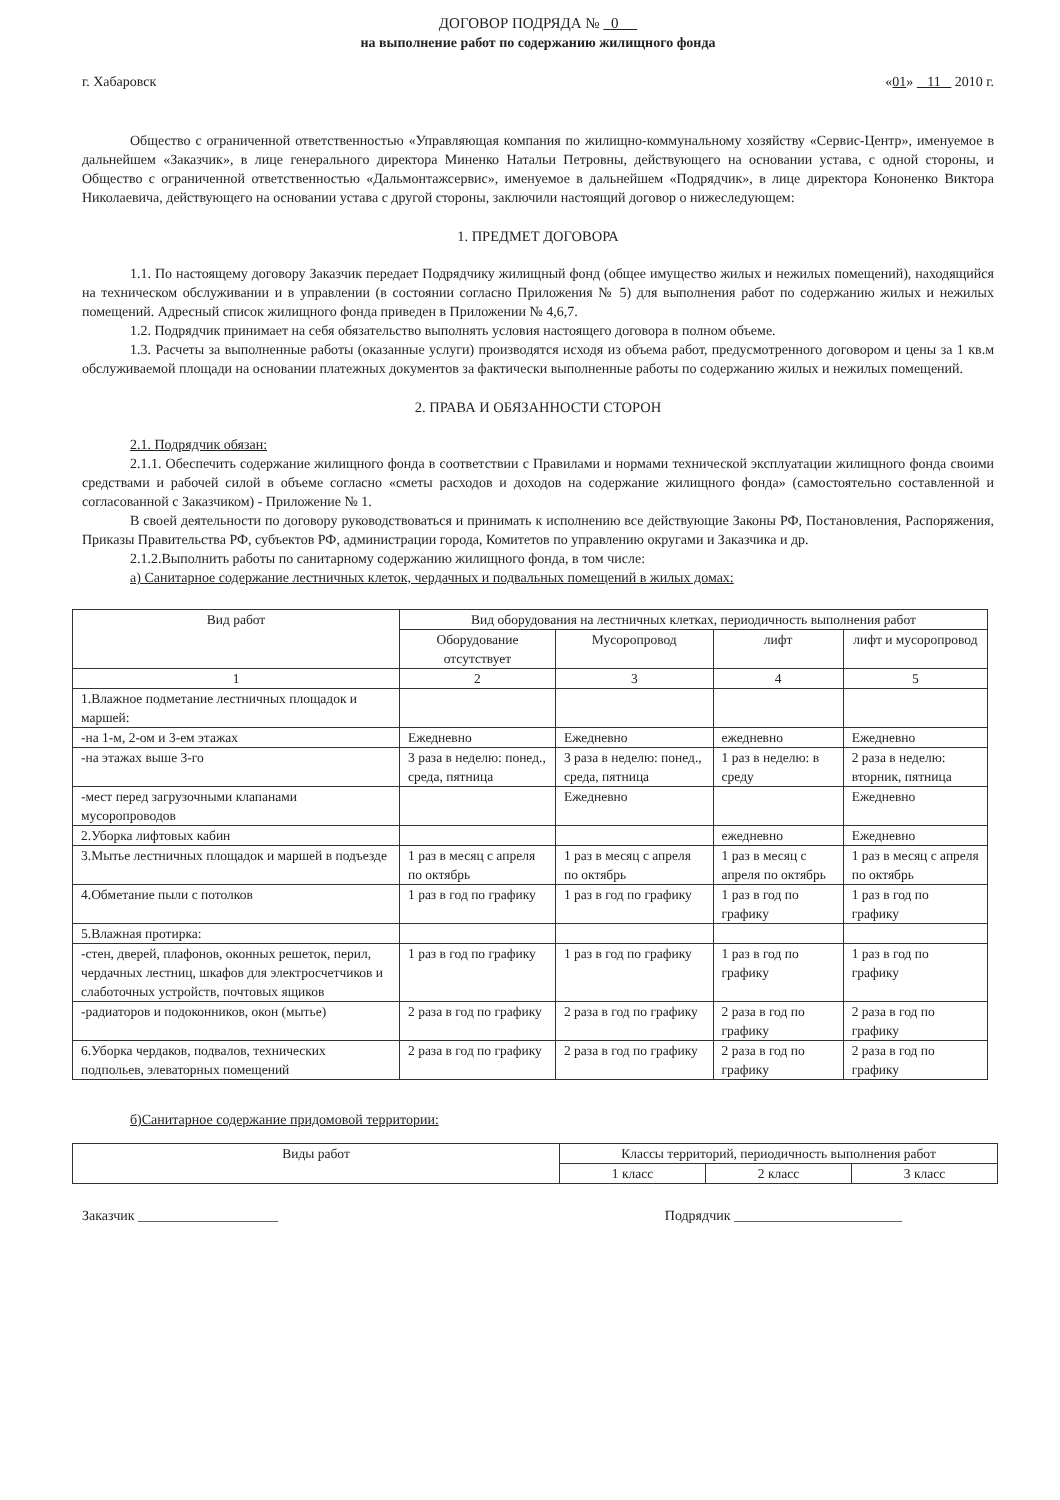ДОГОВОР ПОДРЯДА № 0
на выполнение работ по содержанию жилищного фонда
г. Хабаровск «01» 11 2010 г.
Общество с ограниченной ответственностью «Управляющая компания по жилищно-коммунальному хозяйству «Сервис-Центр», именуемое в дальнейшем «Заказчик», в лице генерального директора Миненко Натальи Петровны, действующего на основании устава, с одной стороны, и Общество с ограниченной ответственностью «Дальмонтажсервис», именуемое в дальнейшем «Подрядчик», в лице директора Кононенко Виктора Николаевича, действующего на основании устава с другой стороны, заключили настоящий договор о нижеследующем:
1. ПРЕДМЕТ ДОГОВОРА
1.1. По настоящему договору Заказчик передает Подрядчику жилищный фонд (общее имущество жилых и нежилых помещений), находящийся на техническом обслуживании и в управлении (в состоянии согласно Приложения № 5) для выполнения работ по содержанию жилых и нежилых помещений. Адресный список жилищного фонда приведен в Приложении № 4,6,7.
1.2. Подрядчик принимает на себя обязательство выполнять условия настоящего договора в полном объеме.
1.3. Расчеты за выполненные работы (оказанные услуги) производятся исходя из объема работ, предусмотренного договором и цены за 1 кв.м обслуживаемой площади на основании платежных документов за фактически выполненные работы по содержанию жилых и нежилых помещений.
2. ПРАВА И ОБЯЗАННОСТИ СТОРОН
2.1. Подрядчик обязан:
2.1.1. Обеспечить содержание жилищного фонда в соответствии с Правилами и нормами технической эксплуатации жилищного фонда своими средствами и рабочей силой в объеме согласно «сметы расходов и доходов на содержание жилищного фонда» (самостоятельно составленной и согласованной с Заказчиком) - Приложение № 1.
В своей деятельности по договору руководствоваться и принимать к исполнению все действующие Законы РФ, Постановления, Распоряжения, Приказы Правительства РФ, субъектов РФ, администрации города, Комитетов по управлению округами и Заказчика и др.
2.1.2.Выполнить работы по санитарному содержанию жилищного фонда, в том числе:
а) Санитарное содержание лестничных клеток, чердачных и подвальных помещений в жилых домах:
| Вид работ | Вид оборудования на лестничных клетках, периодичность выполнения работ | | | |
| --- | --- | --- | --- | --- |
| | Оборудование отсутствует | Мусоропровод | лифт | лифт и мусоропровод |
| 1 | 2 | 3 | 4 | 5 |
| 1.Влажное подметание лестничных площадок и маршей: | | | | |
| -на 1-м, 2-ом и 3-ем этажах | Ежедневно | Ежедневно | ежедневно | Ежедневно |
| -на этажах выше 3-го | 3 раза в неделю: понед., среда, пятница | 3 раза в неделю: понед., среда, пятница | 1 раз в неделю: в среду | 2 раза в неделю: вторник, пятница |
| -мест перед загрузочными клапанами мусоропроводов | | Ежедневно | | Ежедневно |
| 2.Уборка лифтовых кабин | | | ежедневно | Ежедневно |
| 3.Мытье лестничных площадок и маршей в подъезде | 1 раз в месяц с апреля по октябрь | 1 раз в месяц с апреля по октябрь | 1 раз в месяц с апреля по октябрь | 1 раз в месяц с апреля по октябрь |
| 4.Обметание пыли с потолков | 1 раз в год по графику | 1 раз в год по графику | 1 раз в год по графику | 1 раз в год по графику |
| 5.Влажная протирка: | | | | |
| -стен, дверей, плафонов, оконных решеток, перил, чердачных лестниц, шкафов для электросчетчиков и слаботочных устройств, почтовых ящиков | 1 раз в год по графику | 1 раз в год по графику | 1 раз в год по графику | 1 раз в год по графику |
| -радиаторов и подоконников, окон (мытье) | 2 раза в год по графику | 2 раза в год по графику | 2 раза в год по графику | 2 раза в год по графику |
| 6.Уборка чердаков, подвалов, технических подпольев, элеваторных помещений | 2 раза в год по графику | 2 раза в год по графику | 2 раза в год по графику | 2 раза в год по графику |
б)Санитарное содержание придомовой территории:
| Виды работ | Классы территорий, периодичность выполнения работ | | |
| --- | --- | --- | --- |
| | 1 класс | 2 класс | 3 класс |
Заказчик ____________________ Подрядчик ________________________